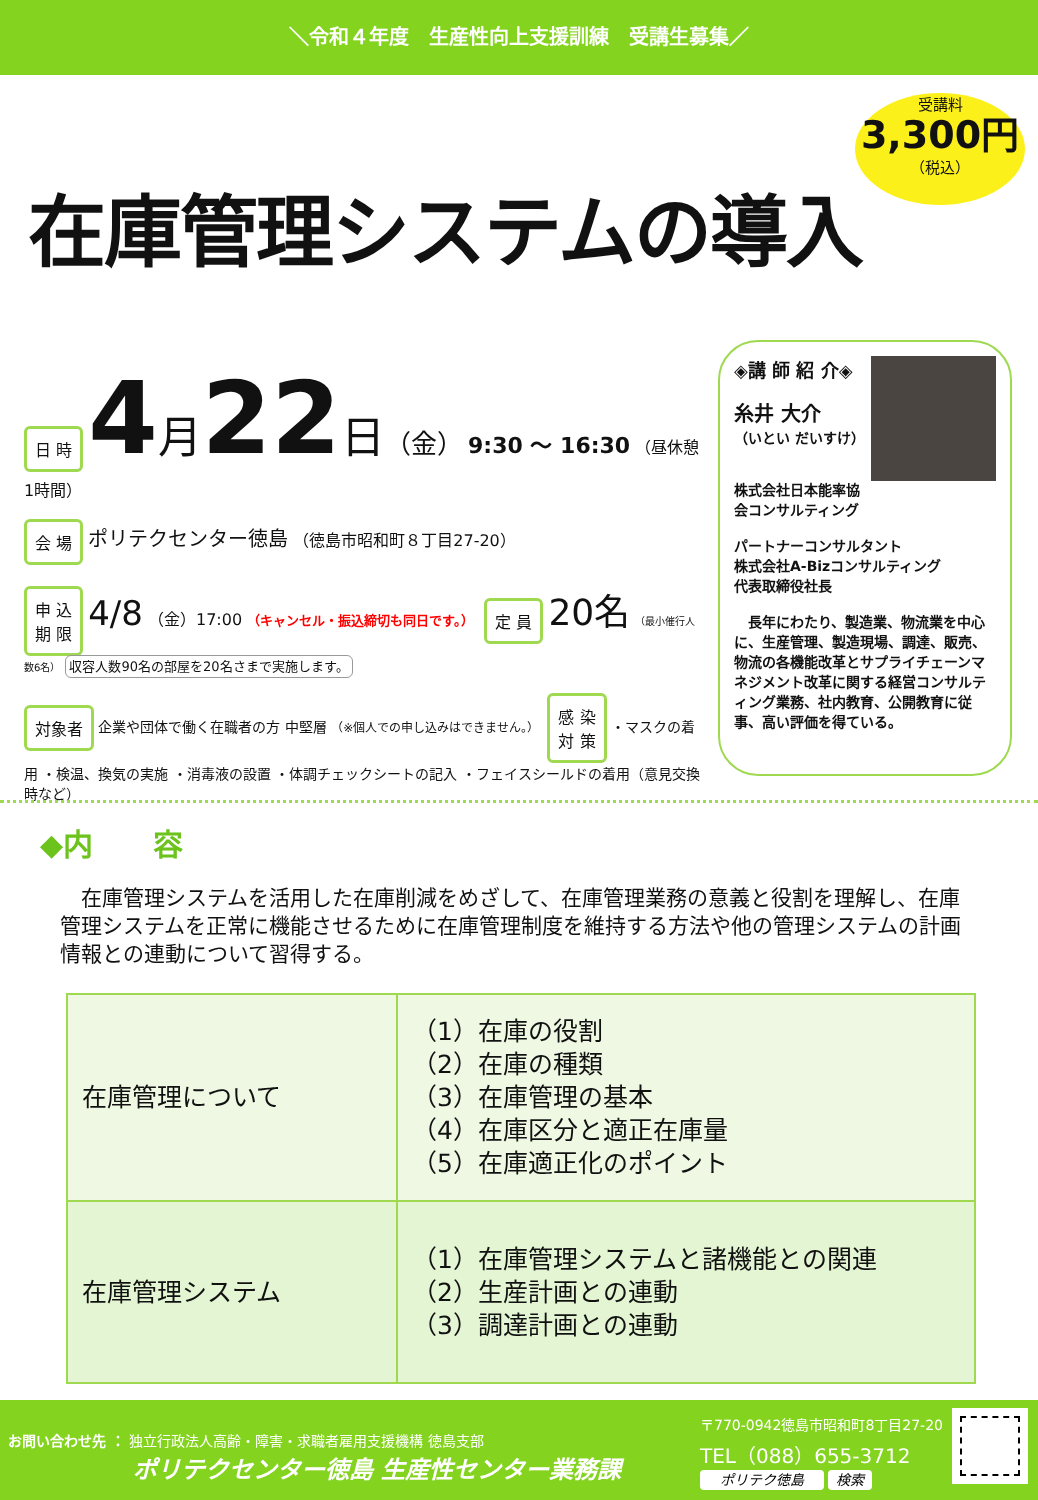＼令和４年度　生産性向上支援訓練　受講生募集／
受講料
3,300円
（税込）
在庫管理システムの導入
日 時 4 月 22 日（金） 9:30 ～ 16:30 （昼休憩1時間）
会 場 ポリテクセンター徳島 （徳島市昭和町８丁目27-20）
申 込
期 限 4/8 （金）17:00 （キャンセル・振込締切も同日です。）　定 員 20名 （最小催行人数6名） 収容人数90名の部屋を20名さまで実施します。
対象者 企業や団体で働く在職者の方 中堅層 （※個人での申し込みはできません。）　感 染
対 策 ・マスクの着用 ・検温、換気の実施 ・消毒液の設置 ・体調チェックシートの記入 ・フェイスシールドの着用（意見交換時など）
◈講 師 紹 介◈
糸井 大介
（いとい だいすけ）
株式会社日本能率協会コンサルティング
パートナーコンサルタント
株式会社A-Bizコンサルティング
代表取締役社長
　長年にわたり、製造業、物流業を中心に、生産管理、製造現場、調達、販売、物流の各機能改革とサプライチェーンマネジメント改革に関する経営コンサルティング業務、社内教育、公開教育に従事、高い評価を得ている。
◆内　　容
　在庫管理システムを活用した在庫削減をめざして、在庫管理業務の意義と役割を理解し、在庫管理システムを正常に機能させるために在庫管理制度を維持する方法や他の管理システムの計画情報との連動について習得する。
| 在庫管理について | （1）在庫の役割 （2）在庫の種類 （3）在庫管理の基本 （4）在庫区分と適正在庫量 （5）在庫適正化のポイント |
| 在庫管理システム | （1）在庫管理システムと諸機能との関連 （2）生産計画との連動 （3）調達計画との連動 |
お問い合わせ先 ： 独立行政法人高齢・障害・求職者雇用支援機構 徳島支部
ポリテクセンター徳島 生産性センター業務課
〒770-0942徳島市昭和町8丁目27-20
TEL（088）655-3712
ポリテク徳島 検索